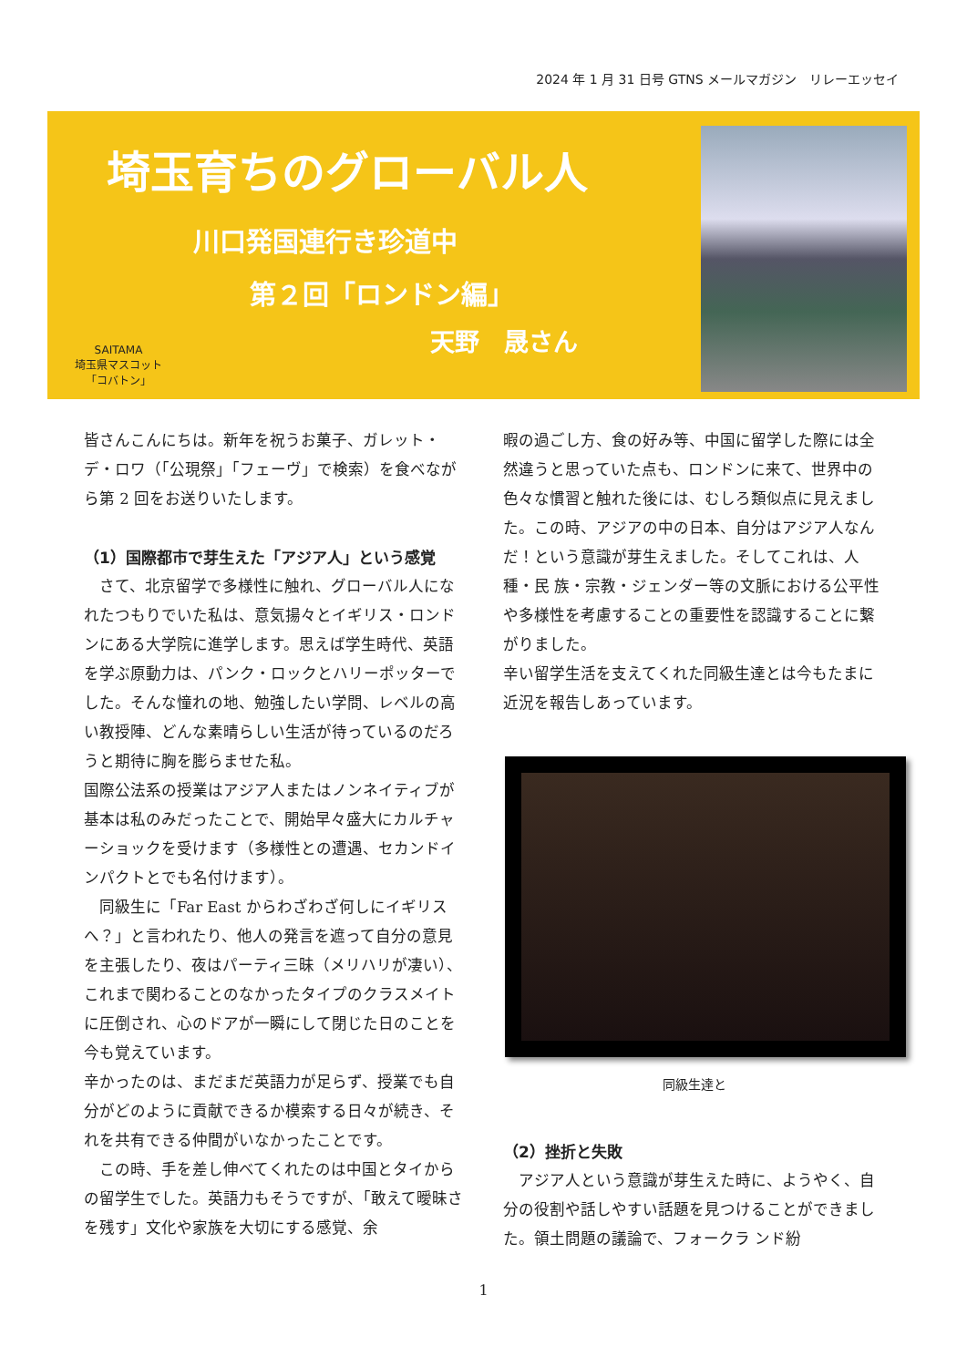2024 年 1 月 31 日号 GTNS メールマガジン　リレーエッセイ
埼玉育ちのグローバル人
川口発国連行き珍道中
第２回「ロンドン編」
天野　晟さん
SAITAMA
埼玉県マスコット
「コバトン」
皆さんこんにちは。新年を祝うお菓子、ガレット・デ・ロワ（「公現祭」「フェーヴ」で検索）を食べながら第 2 回をお送りいたします。
（1）国際都市で芽生えた「アジア人」という感覚
　さて、北京留学で多様性に触れ、グローバル人になれたつもりでいた私は、意気揚々とイギリス・ロンドンにある大学院に進学します。思えば学生時代、英語を学ぶ原動力は、パンク・ロックとハリーポッターでした。そんな憧れの地、勉強したい学問、レベルの高い教授陣、どんな素晴らしい生活が待っているのだろうと期待に胸を膨らませた私。
国際公法系の授業はアジア人またはノンネイティブが基本は私のみだったことで、開始早々盛大にカルチャーショックを受けます（多様性との遭遇、セカンドインパクトとでも名付けます）。
　同級生に「Far East からわざわざ何しにイギリスへ？」と言われたり、他人の発言を遮って自分の意見を主張したり、夜はパーティ三昧（メリハリが凄い）、これまで関わることのなかったタイプのクラスメイトに圧倒され、心のドアが一瞬にして閉じた日のことを今も覚えています。
辛かったのは、まだまだ英語力が足らず、授業でも自分がどのように貢献できるか模索する日々が続き、それを共有できる仲間がいなかったことです。
　この時、手を差し伸べてくれたのは中国とタイからの留学生でした。英語力もそうですが、「敢えて曖昧さを残す」文化や家族を大切にする感覚、余
暇の過ごし方、食の好み等、中国に留学した際には全然違うと思っていた点も、ロンドンに来て、世界中の色々な慣習と触れた後には、むしろ類似点に見えました。この時、アジアの中の日本、自分はアジア人なんだ！という意識が芽生えました。そしてこれは、人種・民 族・宗教・ジェンダー等の文脈における公平性や多様性を考慮することの重要性を認識することに繋がりました。
辛い留学生活を支えてくれた同級生達とは今もたまに近況を報告しあっています。
同級生達と
（2）挫折と失敗
　アジア人という意識が芽生えた時に、ようやく、自分の役割や話しやすい話題を見つけることができました。領土問題の議論で、フォークラ ンド紛
1